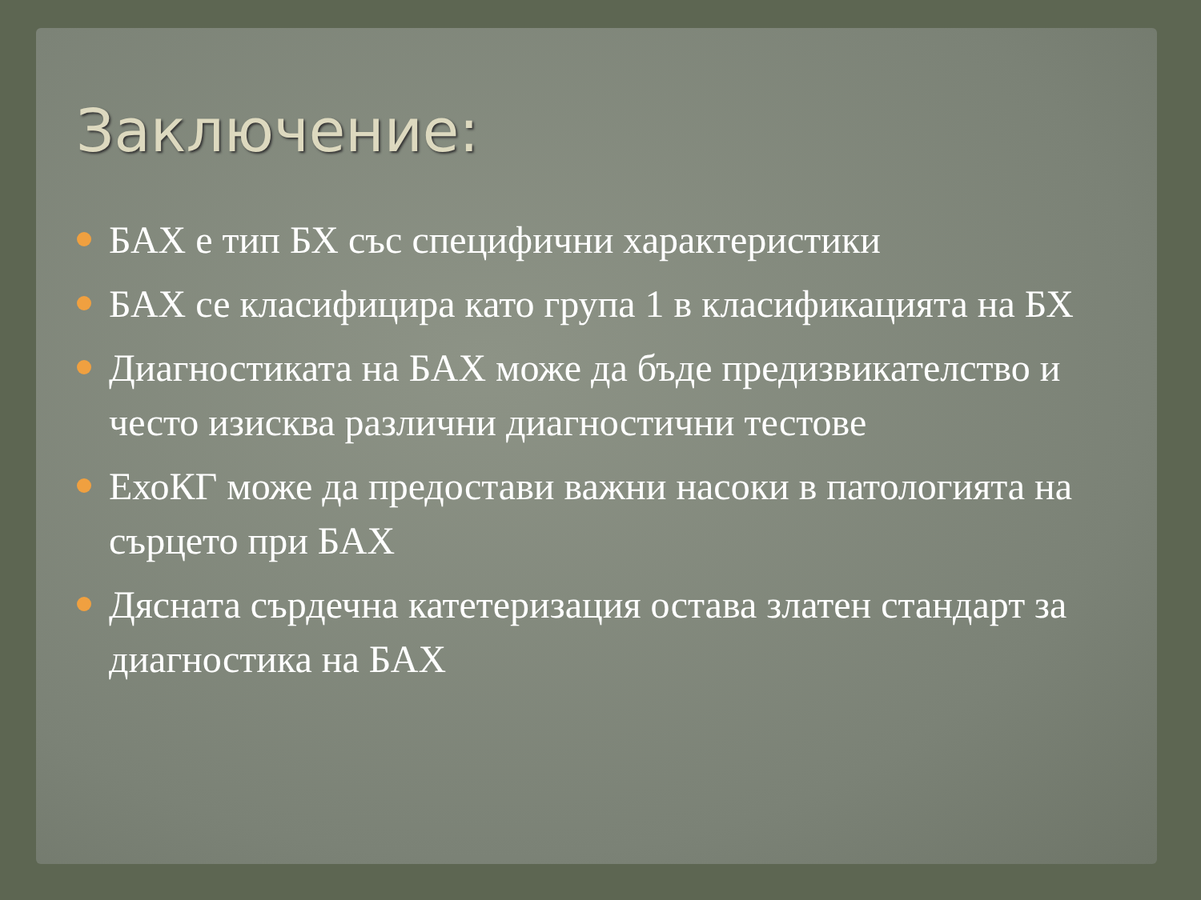Заключение:
БАХ е тип БХ със специфични характеристики
БАХ се класифицира като група 1 в класификацията на БХ
Диагностиката на БАХ може да бъде предизвикателство и често изисква различни диагностични тестове
ЕхоКГ може да предостави важни насоки в патологията на сърцето при БАХ
Дясната сърдечна катетеризация остава златен стандарт за диагностика на БАХ